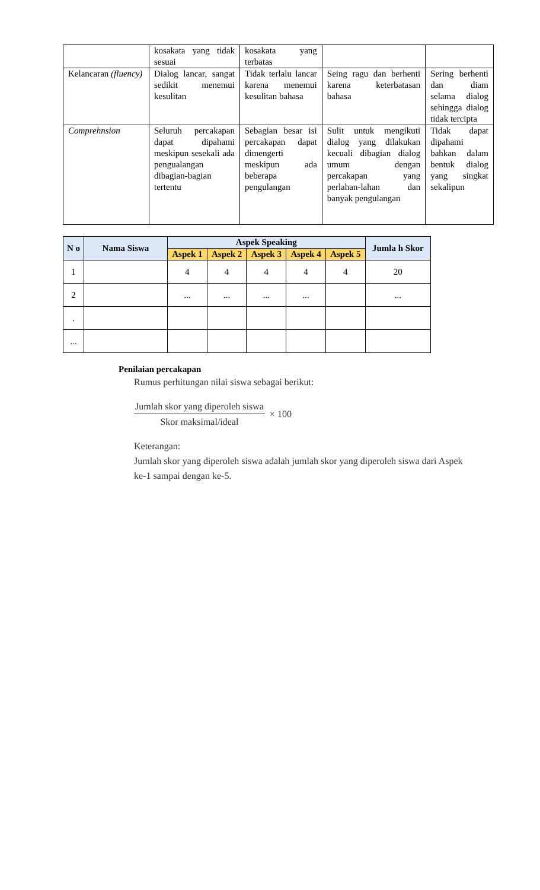| | kosakata yang tidak sesuai | kosakata yang terbatas | | |
| Kelancaran (fluency) | Dialog lancar, sangat sedikit menemui kesulitan | Tidak terlalu lancar karena menemui kesulitan bahasa | Seing ragu dan berhenti karena keterbatasan bahasa | Sering berhenti dan diam selama dialog sehingga dialog tidak tercipta |
| Comprehnsion | Seluruh percakapan dapat dipahami meskipun sesekali ada pengualangan dibagian-bagian tertentu | Sebagian besar isi percakapan dapat dimengerti meskipun ada beberapa pengulangan | Sulit untuk mengikuti dialog yang dilakukan kecuali dibagian dialog umum dengan percakapan yang perlahan-lahan dan banyak pengulangan | Tidak dapat dipahami bahkan dalam bentuk dialog yang singkat sekalipun |
| N o | Nama Siswa | Aspek Speaking | | | | | Jumla h Skor |
| --- | --- | --- | --- | --- | --- | --- | --- |
| | | Aspek 1 | Aspek 2 | Aspek 3 | Aspek 4 | Aspek 5 | |
| 1 | | 4 | 4 | 4 | 4 | 4 | 20 |
| 2 | | ... | ... | ... | ... | | ... |
| . | | | | | | | |
| ... | | | | | | | |
Penilaian percakapan
Rumus perhitungan nilai siswa sebagai berikut:
Jumlah skor yang diperoleh siswa
Skor maksimal/ideal
× 100
Keterangan:
Jumlah skor yang diperoleh siswa adalah jumlah skor yang diperoleh siswa dari Aspek ke-1 sampai dengan ke-5.